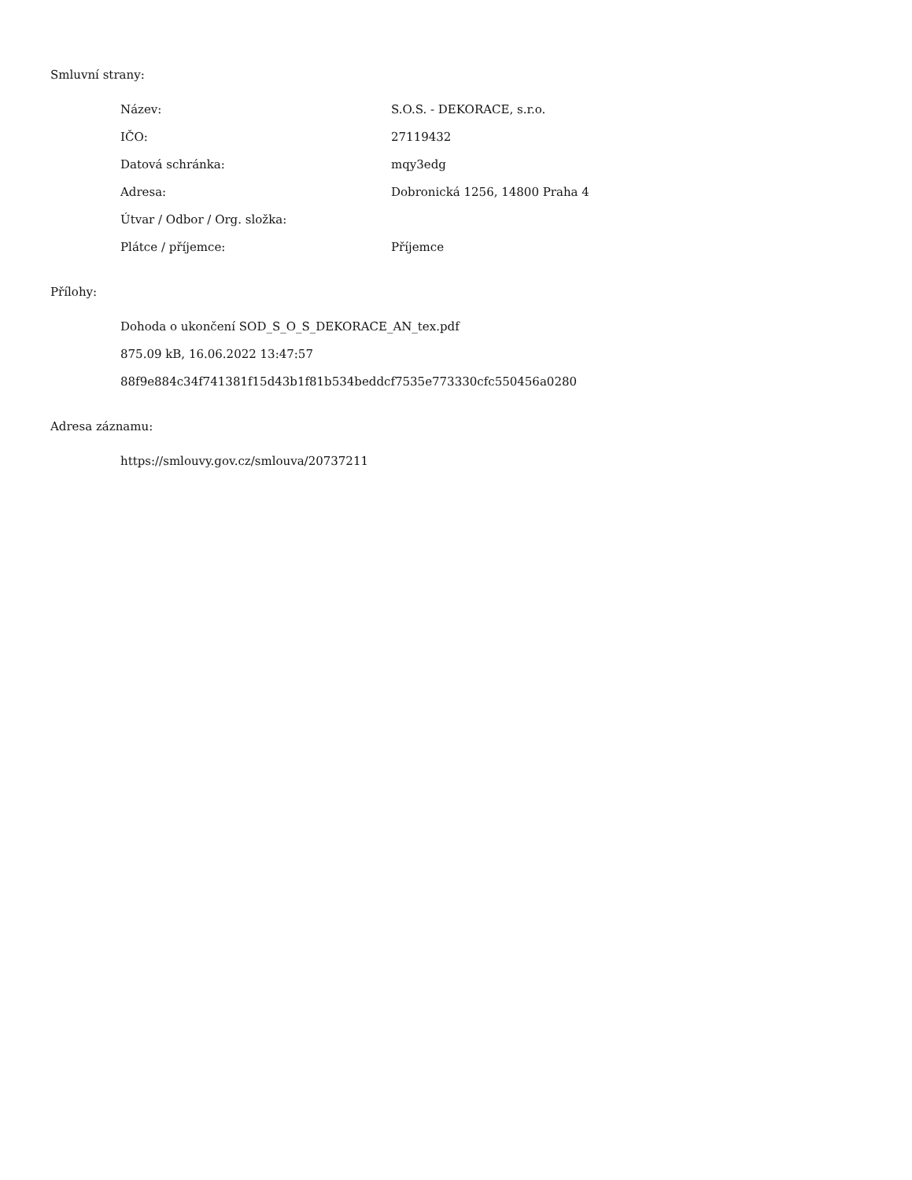Smluvní strany:
| Název: | S.O.S. - DEKORACE, s.r.o. |
| IČO: | 27119432 |
| Datová schránka: | mqy3edg |
| Adresa: | Dobronická 1256, 14800 Praha 4 |
| Útvar / Odbor / Org. složka: | |
| Plátce / příjemce: | Příjemce |
Přílohy:
Dohoda o ukončení SOD_S_O_S_DEKORACE_AN_tex.pdf
875.09 kB, 16.06.2022 13:47:57
88f9e884c34f741381f15d43b1f81b534beddcf7535e773330cfc550456a0280
Adresa záznamu:
https://smlouvy.gov.cz/smlouva/20737211